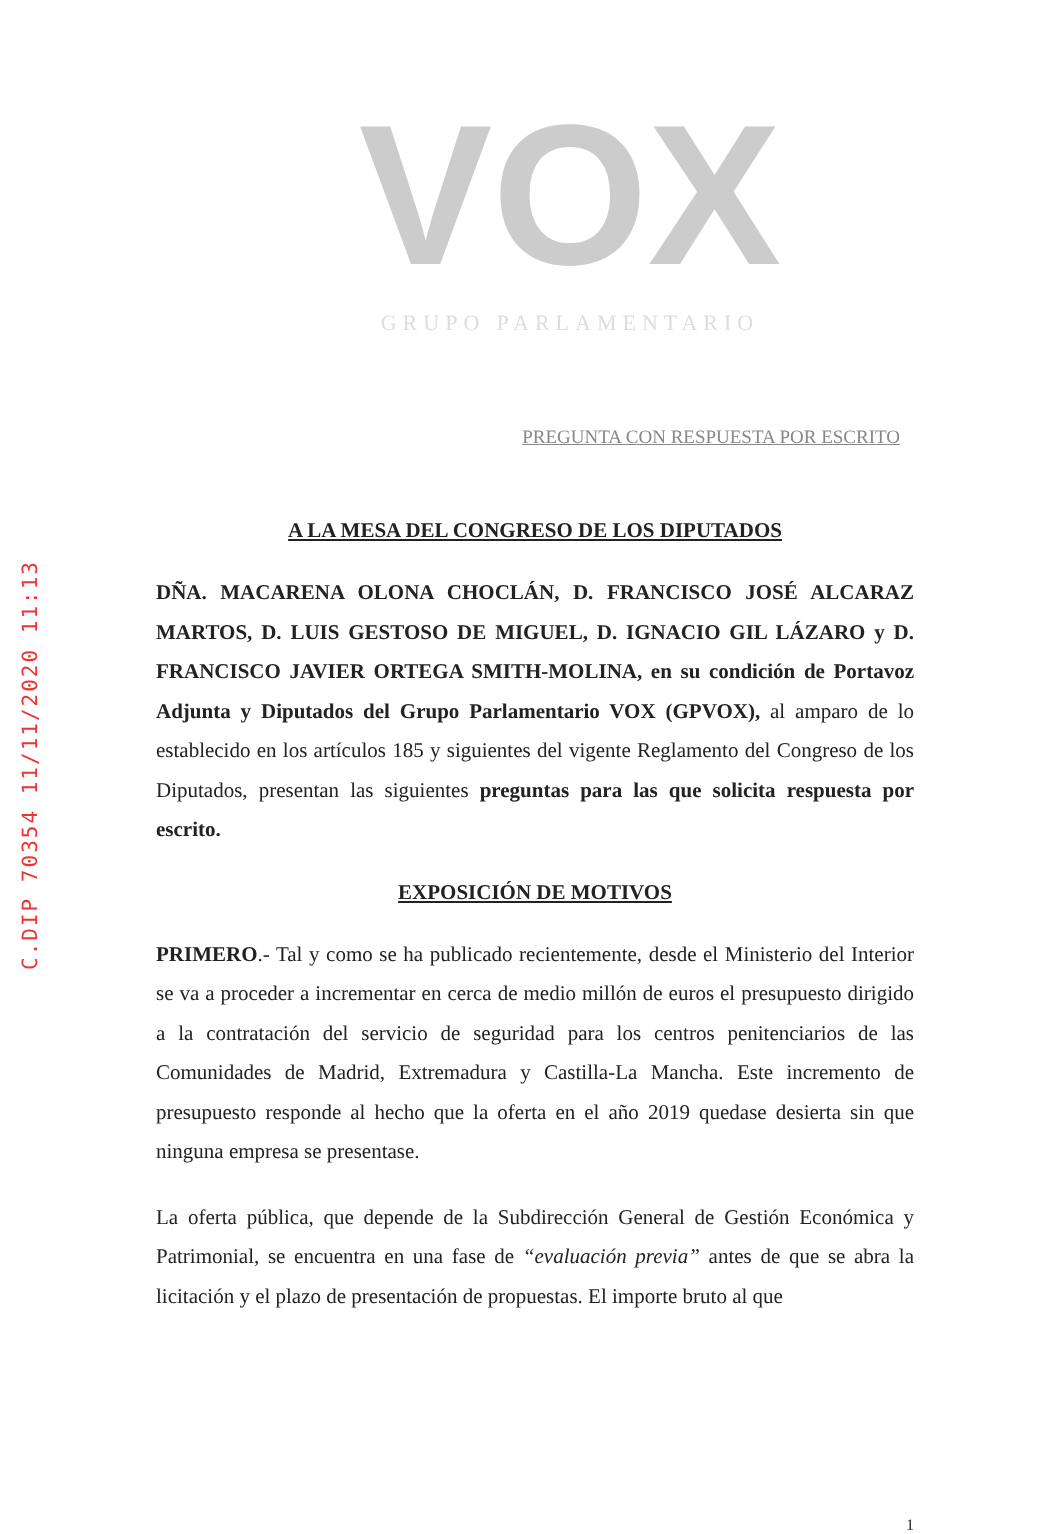C.DIP 70354 11/11/2020 11:13
VOX
GRUPO PARLAMENTARIO
PREGUNTA CON RESPUESTA POR ESCRITO
A LA MESA DEL CONGRESO DE LOS DIPUTADOS
DÑA. MACARENA OLONA CHOCLÁN, D. FRANCISCO JOSÉ ALCARAZ MARTOS, D. LUIS GESTOSO DE MIGUEL, D. IGNACIO GIL LÁZARO y D. FRANCISCO JAVIER ORTEGA SMITH-MOLINA, en su condición de Portavoz Adjunta y Diputados del Grupo Parlamentario VOX (GPVOX), al amparo de lo establecido en los artículos 185 y siguientes del vigente Reglamento del Congreso de los Diputados, presentan las siguientes preguntas para las que solicita respuesta por escrito.
EXPOSICIÓN DE MOTIVOS
PRIMERO.- Tal y como se ha publicado recientemente, desde el Ministerio del Interior se va a proceder a incrementar en cerca de medio millón de euros el presupuesto dirigido a la contratación del servicio de seguridad para los centros penitenciarios de las Comunidades de Madrid, Extremadura y Castilla-La Mancha. Este incremento de presupuesto responde al hecho que la oferta en el año 2019 quedase desierta sin que ninguna empresa se presentase.
La oferta pública, que depende de la Subdirección General de Gestión Económica y Patrimonial, se encuentra en una fase de “evaluación previa” antes de que se abra la licitación y el plazo de presentación de propuestas. El importe bruto al que
1